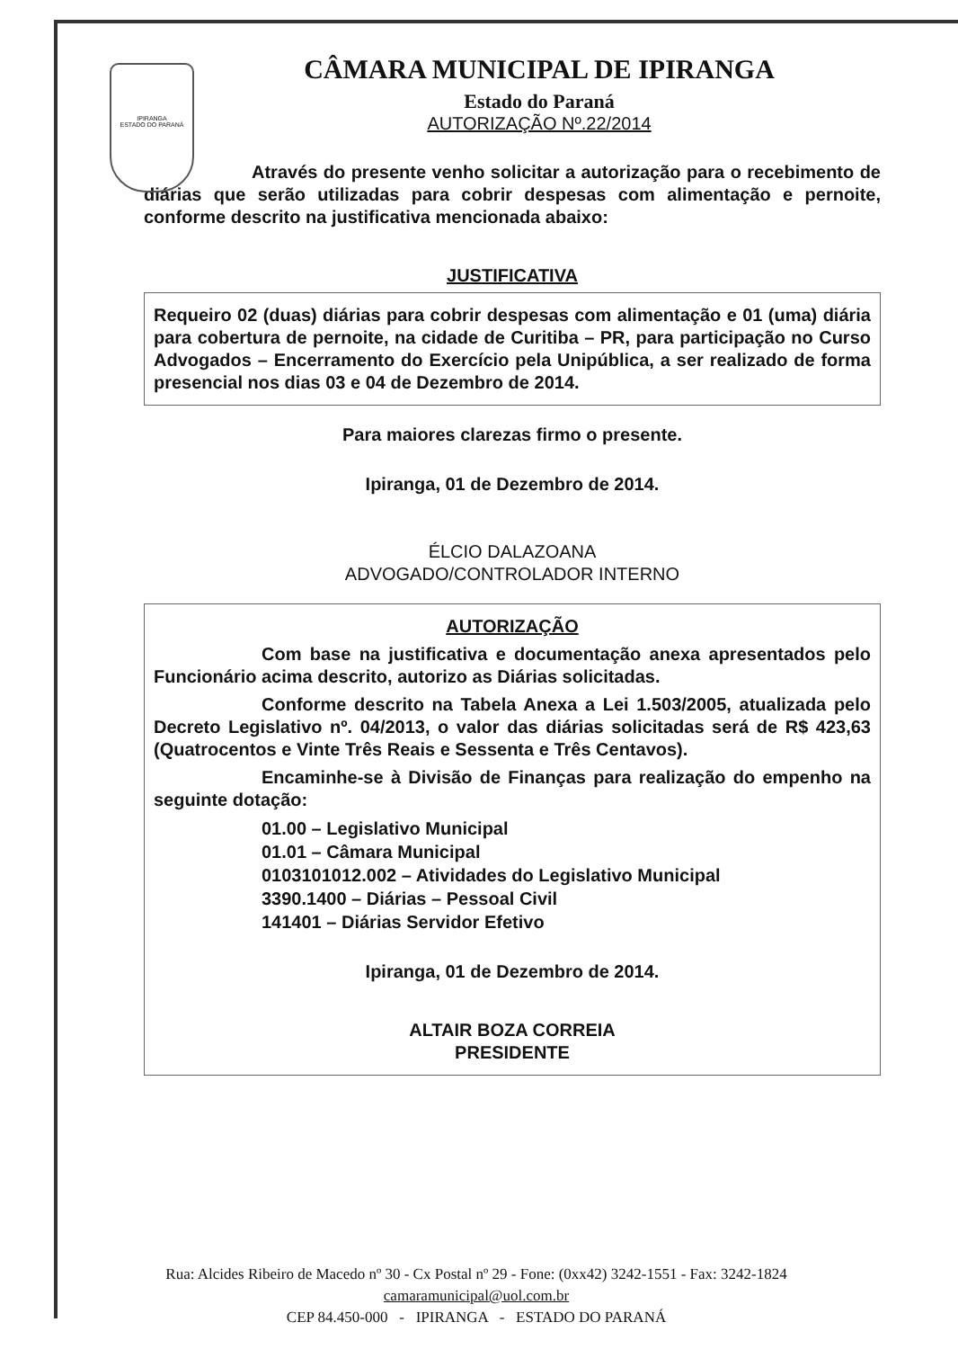IPIRANGA
ESTADO DO PARANÁ
CÂMARA MUNICIPAL DE IPIRANGA
Estado do Paraná
AUTORIZAÇÃO Nº.22/2014
Através do presente venho solicitar a autorização para o recebimento de diárias que serão utilizadas para cobrir despesas com alimentação e pernoite, conforme descrito na justificativa mencionada abaixo:
JUSTIFICATIVA
Requeiro 02 (duas) diárias para cobrir despesas com alimentação e 01 (uma) diária para cobertura de pernoite, na cidade de Curitiba – PR, para participação no Curso Advogados – Encerramento do Exercício pela Unipública, a ser realizado de forma presencial nos dias 03 e 04 de Dezembro de 2014.
Para maiores clarezas firmo o presente.
Ipiranga, 01 de Dezembro de 2014.
ÉLCIO DALAZOANA
ADVOGADO/CONTROLADOR INTERNO
AUTORIZAÇÃO
Com base na justificativa e documentação anexa apresentados pelo Funcionário acima descrito, autorizo as Diárias solicitadas.
Conforme descrito na Tabela Anexa a Lei 1.503/2005, atualizada pelo Decreto Legislativo nº. 04/2013, o valor das diárias solicitadas será de R$ 423,63 (Quatrocentos e Vinte Três Reais e Sessenta e Três Centavos).
Encaminhe-se à Divisão de Finanças para realização do empenho na seguinte dotação:
01.00 – Legislativo Municipal
01.01 – Câmara Municipal
0103101012.002 – Atividades do Legislativo Municipal
3390.1400 – Diárias – Pessoal Civil
141401 – Diárias Servidor Efetivo
Ipiranga, 01 de Dezembro de 2014.
ALTAIR BOZA CORREIA
PRESIDENTE
Rua: Alcides Ribeiro de Macedo nº 30 - Cx Postal nº 29 - Fone: (0xx42) 3242-1551 - Fax: 3242-1824
camaramunicipal@uol.com.br
CEP 84.450-000 - IPIRANGA - ESTADO DO PARANÁ